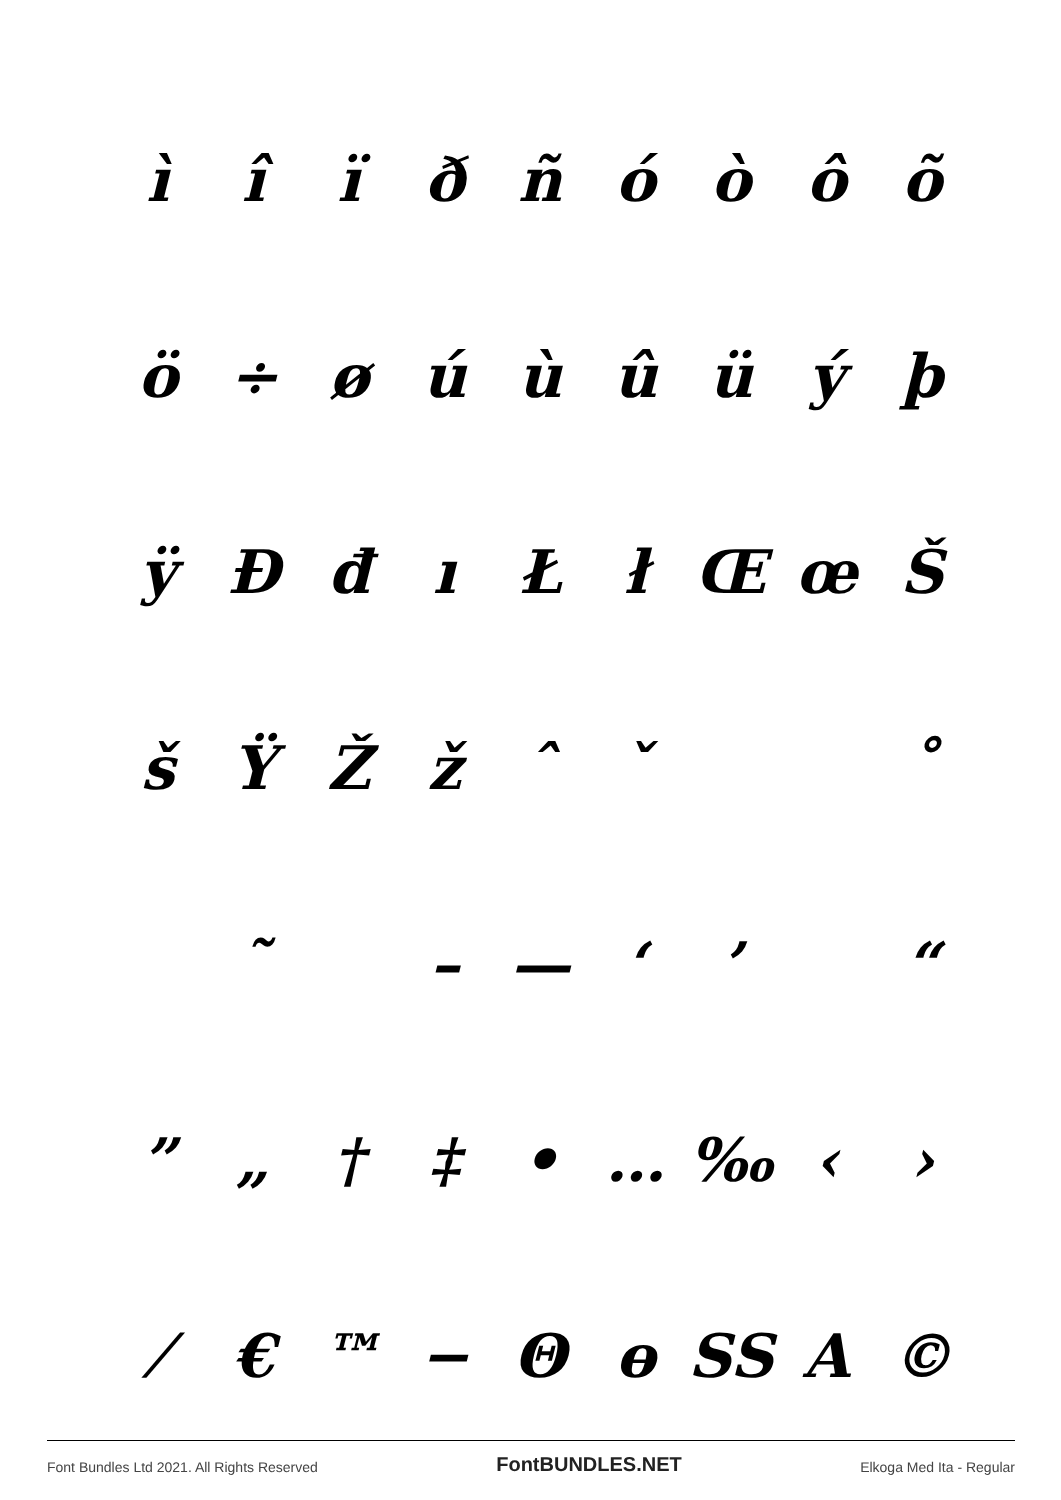ì î ï ð ñ ó ò ô õ
ö ÷ ø ú ù û ü ý þ
ÿ Đ đ ı Ł ł Œ œ Š
š Ÿ Ž ž ˆ ˇ ˚
˜ – — ‘ ’ “
” „ † ‡ • … ‰ ‹ ›
⁄ € ™ − Θ ɵ SS A ©
Font Bundles Ltd 2021. All Rights Reserved FontBUNDLES.NET Elkoga Med Ita - Regular